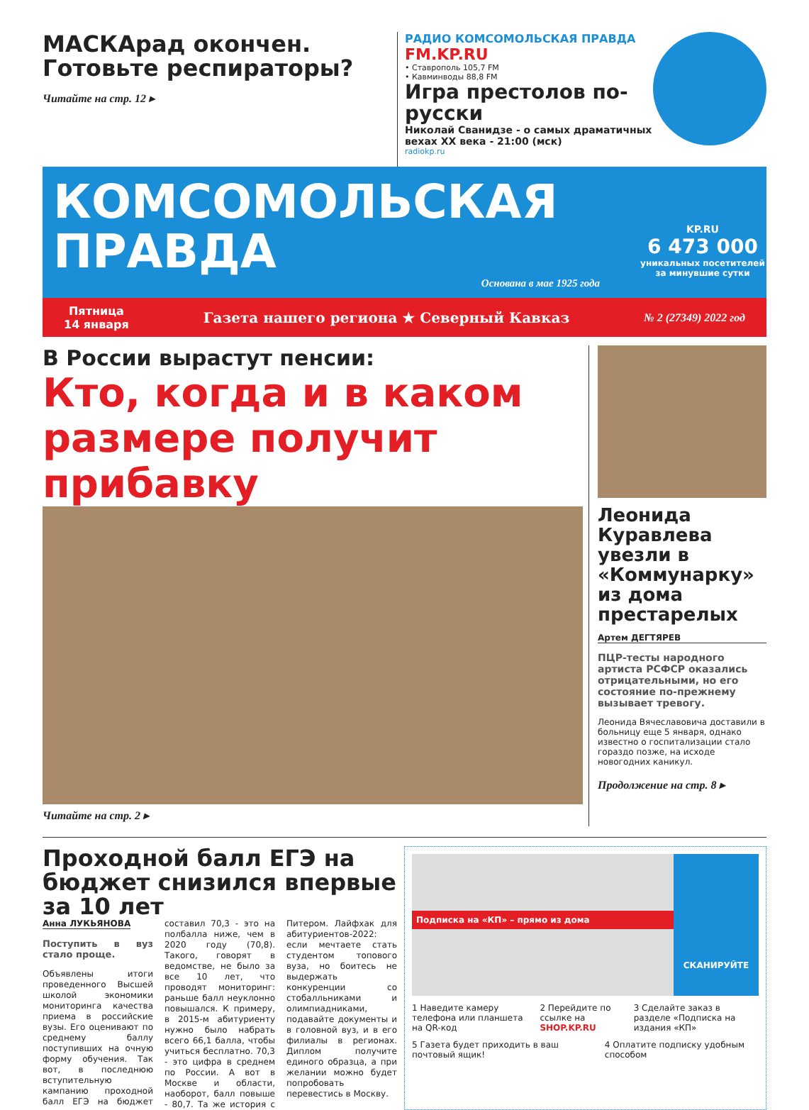МАСКАрад окончен. Готовьте респираторы?
Читайте на стр. 12 ▸
РАДИО КОМСОМОЛЬСКАЯ ПРАВДА
FM.KP.RU
• Ставрополь 105,7 FM
• Кавминводы 88,8 FM
Игра престолов по-русски
Николай Сванидзе - о самых драматичных вехах XX века - 21:00 (мск)
radiokp.ru
КОМСОМОЛЬСКАЯ
ПРАВДА
Основана в мае 1925 года
KP.RU
6 473 000
уникальных посетителей за минувшие сутки
Пятница
14 января Газета нашего региона ★ Северный Кавказ № 2 (27349) 2022 год
В России вырастут пенсии:
Кто, когда и в каком размере получит прибавку
Читайте на стр. 2 ▸
Леонида Куравлева увезли в «Коммунарку» из дома престарелых
Артем ДЕГТЯРЕВ
ПЦР-тесты народного артиста РСФСР оказались отрицательными, но его состояние по-прежнему вызывает тревогу.
Леонида Вячеславовича доставили в больницу еще 5 января, однако известно о госпитализации стало гораздо позже, на исходе новогодних каникул.
Продолжение на стр. 8 ▸
Проходной балл ЕГЭ на бюджет снизился впервые за 10 лет
Анна ЛУКЬЯНОВА
Поступить в вуз стало проще.
Объявлены итоги проведенного Высшей школой экономики мониторинга качества приема в российские вузы. Его оценивают по среднему баллу поступивших на очную форму обучения. Так вот, в последнюю вступительную кампанию проходной балл ЕГЭ на бюджет составил 70,3 - это на полбалла ниже, чем в 2020 году (70,8). Такого, говорят в ведомстве, не было за все 10 лет, что проводят мониторинг: раньше балл неуклонно повышался. К примеру, в 2015-м абитуриенту нужно было набрать всего 66,1 балла, чтобы учиться бесплатно. 70,3 - это цифра в среднем по России. А вот в Москве и области, наоборот, балл повыше - 80,7. Та же история с Питером. Лайфхак для абитуриентов-2022: если мечтаете стать студентом топового вуза, но боитесь не выдержать конкуренции со стобалльниками и олимпиадниками, подавайте документы и в головной вуз, и в его филиалы в регионах. Диплом получите единого образца, а при желании можно будет попробовать перевестись в Москву.
Подписка на «КП» – прямо из дома
СКАНИРУЙТЕ
1 Наведите камеру телефона или планшета на QR-код
2 Перейдите по ссылке на SHOP.KP.RU
3 Сделайте заказ в разделе «Подписка на издания «КП»
5 Газета будет приходить в ваш почтовый ящик!
4 Оплатите подписку удобным способом